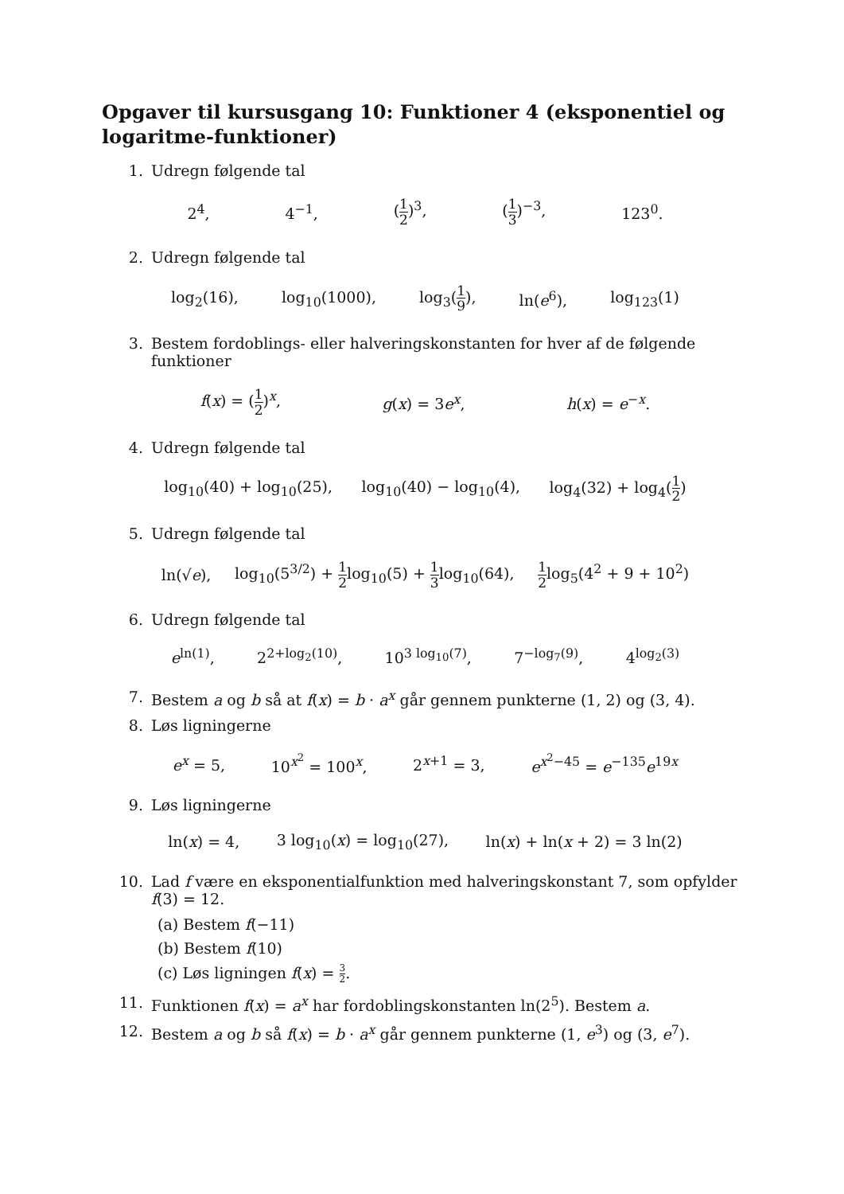Opgaver til kursusgang 10: Funktioner 4 (eksponentiel og logaritme-funktioner)
1. Udregn følgende tal
2<sup>4</sup>, 4<sup>−1</sup>, (1 2)<sup>3</sup>, (1 3)<sup>−3</sup>, 123<sup>0</sup>.
2. Udregn følgende tal
log<sub>2</sub>(16), log<sub>10</sub>(1000), log<sub>3</sub>(1 9), ln(e<sup>6</sup>), log<sub>123</sub>(1)
3. Bestem fordoblings- eller halveringskonstanten for hver af de følgende funktioner
f(x) = (1 2)<sup>x</sup>, g(x) = 3e<sup>x</sup>, h(x) = e<sup>−x</sup>.
4. Udregn følgende tal
log<sub>10</sub>(40) + log<sub>10</sub>(25), log<sub>10</sub>(40) − log<sub>10</sub>(4), log<sub>4</sub>(32) + log<sub>4</sub>(1 2)
5. Udregn følgende tal
ln(√e), log<sub>10</sub>(5<sup>3/2</sup>) + 1 2log<sub>10</sub>(5) + 1 3log<sub>10</sub>(64), 1 2log<sub>5</sub>(4<sup>2</sup> + 9 + 10<sup>2</sup>)
6. Udregn følgende tal
e<sup>ln(1)</sup>, 2<sup>2+log<sub>2</sub>(10)</sup>, 10<sup>3 log<sub>10</sub>(7)</sup>, 7<sup>−log<sub>7</sub>(9)</sup>, 4<sup>log<sub>2</sub>(3)</sup>
7. Bestem a og b så at f(x) = b · a<sup>x</sup> går gennem punkterne (1, 2) og (3, 4).
8. Løs ligningerne
e<sup>x</sup> = 5, 10<sup>x<sup>2</sup></sup> = 100<sup>x</sup>, 2<sup>x+1</sup> = 3, e<sup>x<sup>2</sup>−45</sup> = e<sup>−135</sup>e<sup>19x</sup>
9. Løs ligningerne
ln(x) = 4, 3 log<sub>10</sub>(x) = log<sub>10</sub>(27), ln(x) + ln(x + 2) = 3 ln(2)
10. Lad f være en eksponentialfunktion med halveringskonstant 7, som opfylder f(3) = 12.
(a) Bestem f(−11)
(b) Bestem f(10)
(c) Løs ligningen f(x) = 3 2.
11. Funktionen f(x) = a<sup>x</sup> har fordoblingskonstanten ln(2<sup>5</sup>). Bestem a.
12. Bestem a og b så f(x) = b · a<sup>x</sup> går gennem punkterne (1, e<sup>3</sup>) og (3, e<sup>7</sup>).